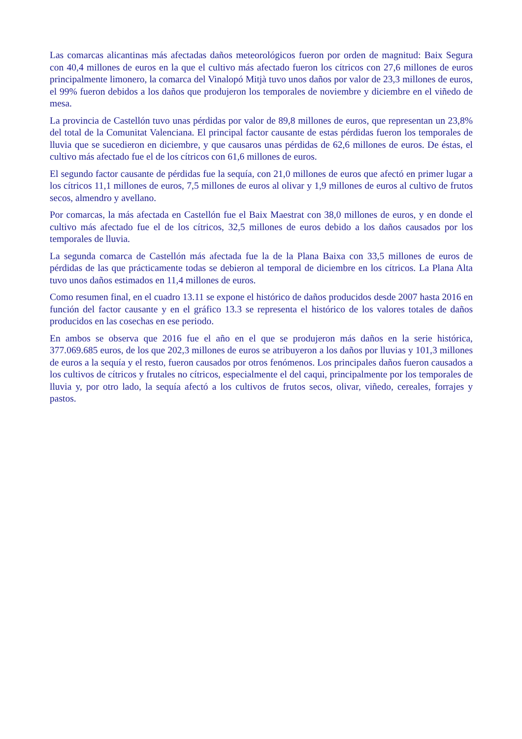Las comarcas alicantinas más afectadas daños meteorológicos fueron por orden de magnitud: Baix Segura con 40,4 millones de euros en la que el cultivo más afectado fueron los cítricos con 27,6 millones de euros principalmente limonero, la comarca del Vinalopó Mitjà tuvo unos daños por valor de 23,3 millones de euros, el 99% fueron debidos a los daños que produjeron los temporales de noviembre y diciembre en el viñedo de mesa.
La provincia de Castellón tuvo unas pérdidas por valor de 89,8 millones de euros, que representan un 23,8% del total de la Comunitat Valenciana. El principal factor causante de estas pérdidas fueron los temporales de lluvia que se sucedieron en diciembre, y que causaros unas pérdidas de 62,6 millones de euros. De éstas, el cultivo más afectado fue el de los cítricos con 61,6 millones de euros.
El segundo factor causante de pérdidas fue la sequía, con 21,0 millones de euros que afectó en primer lugar a los cítricos 11,1 millones de euros, 7,5 millones de euros al olivar y 1,9 millones de euros al cultivo de frutos secos, almendro y avellano.
Por comarcas, la más afectada en Castellón fue el Baix Maestrat con 38,0 millones de euros, y en donde el cultivo más afectado fue el de los cítricos, 32,5 millones de euros debido a los daños causados por los temporales de lluvia.
La segunda comarca de Castellón más afectada fue la de la Plana Baixa con 33,5 millones de euros de pérdidas de las que prácticamente todas se debieron al temporal de diciembre en los cítricos. La Plana Alta tuvo unos daños estimados en 11,4 millones de euros.
Como resumen final, en el cuadro 13.11 se expone el histórico de daños producidos desde 2007 hasta 2016 en función del factor causante y en el gráfico 13.3 se representa el histórico de los valores totales de daños producidos en las cosechas en ese periodo.
En ambos se observa que 2016 fue el año en el que se produjeron más daños en la serie histórica, 377.069.685 euros, de los que 202,3 millones de euros se atribuyeron a los daños por lluvias y 101,3 millones de euros a la sequía y el resto, fueron causados por otros fenómenos. Los principales daños fueron causados a los cultivos de cítricos y frutales no cítricos, especialmente el del caqui, principalmente por los temporales de lluvia y, por otro lado, la sequía afectó a los cultivos de frutos secos, olivar, viñedo, cereales, forrajes y pastos.